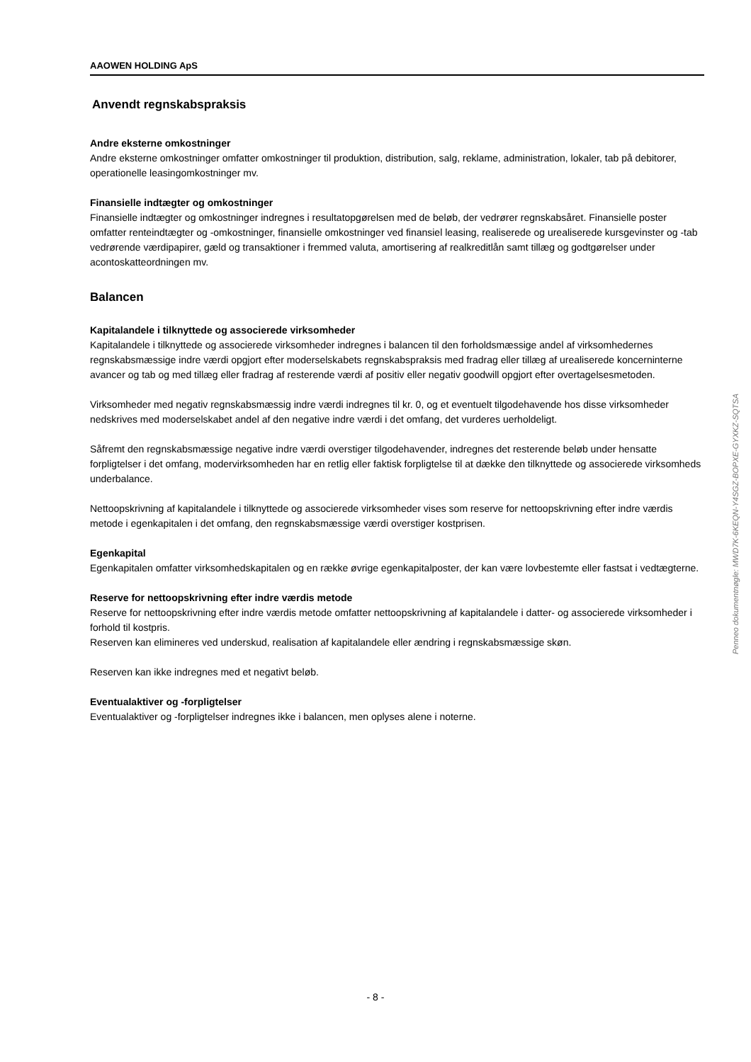AAOWEN HOLDING ApS
Anvendt regnskabspraksis
Andre eksterne omkostninger
Andre eksterne omkostninger omfatter omkostninger til produktion, distribution, salg, reklame, administration, lokaler, tab på debitorer, operationelle leasingomkostninger mv.
Finansielle indtægter og omkostninger
Finansielle indtægter og omkostninger indregnes i resultatopgørelsen med de beløb, der vedrører regnskabsåret. Finansielle poster omfatter renteindtægter og -omkostninger, finansielle omkostninger ved finansiel leasing, realiserede og urealiserede kursgevinster og -tab vedrørende værdipapirer, gæld og transaktioner i fremmed valuta, amortisering af realkreditlån samt tillæg og godtgørelser under acontoskatteordningen mv.
Balancen
Kapitalandele i tilknyttede og associerede virksomheder
Kapitalandele i tilknyttede og associerede virksomheder indregnes i balancen til den forholdsmæssige andel af virksomhedernes regnskabsmæssige indre værdi opgjort efter moderselskabets regnskabspraksis med fradrag eller tillæg af urealiserede koncerninterne avancer og tab og med tillæg eller fradrag af resterende værdi af positiv eller negativ goodwill opgjort efter overtagelsesmetoden.
Virksomheder med negativ regnskabsmæssig indre værdi indregnes til kr. 0, og et eventuelt tilgodehavende hos disse virksomheder nedskrives med moderselskabet andel af den negative indre værdi i det omfang, det vurderes uerholdeligt.
Såfremt den regnskabsmæssige negative indre værdi overstiger tilgodehavender, indregnes det resterende beløb under hensatte forpligtelser i det omfang, modervirksomheden har en retlig eller faktisk forpligtelse til at dække den tilknyttede og associerede virksomheds underbalance.
Nettoopskrivning af kapitalandele i tilknyttede og associerede virksomheder vises som reserve for nettoopskrivning efter indre værdis metode i egenkapitalen i det omfang, den regnskabsmæssige værdi overstiger kostprisen.
Egenkapital
Egenkapitalen omfatter virksomhedskapitalen og en række øvrige egenkapitalposter, der kan være lovbestemte eller fastsat i vedtægterne.
Reserve for nettoopskrivning efter indre værdis metode
Reserve for nettoopskrivning efter indre værdis metode omfatter nettoopskrivning af kapitalandele i datter- og associerede virksomheder i forhold til kostpris.
Reserven kan elimineres ved underskud, realisation af kapitalandele eller ændring i regnskabsmæssige skøn.
Reserven kan ikke indregnes med et negativt beløb.
Eventualaktiver og -forpligtelser
Eventualaktiver og -forpligtelser indregnes ikke i balancen, men oplyses alene i noterne.
Penneo dokumentnøgle: MWD7K-6KEQN-Y4SGZ-BOPXE-GYXKZ-SQTSA
- 8 -